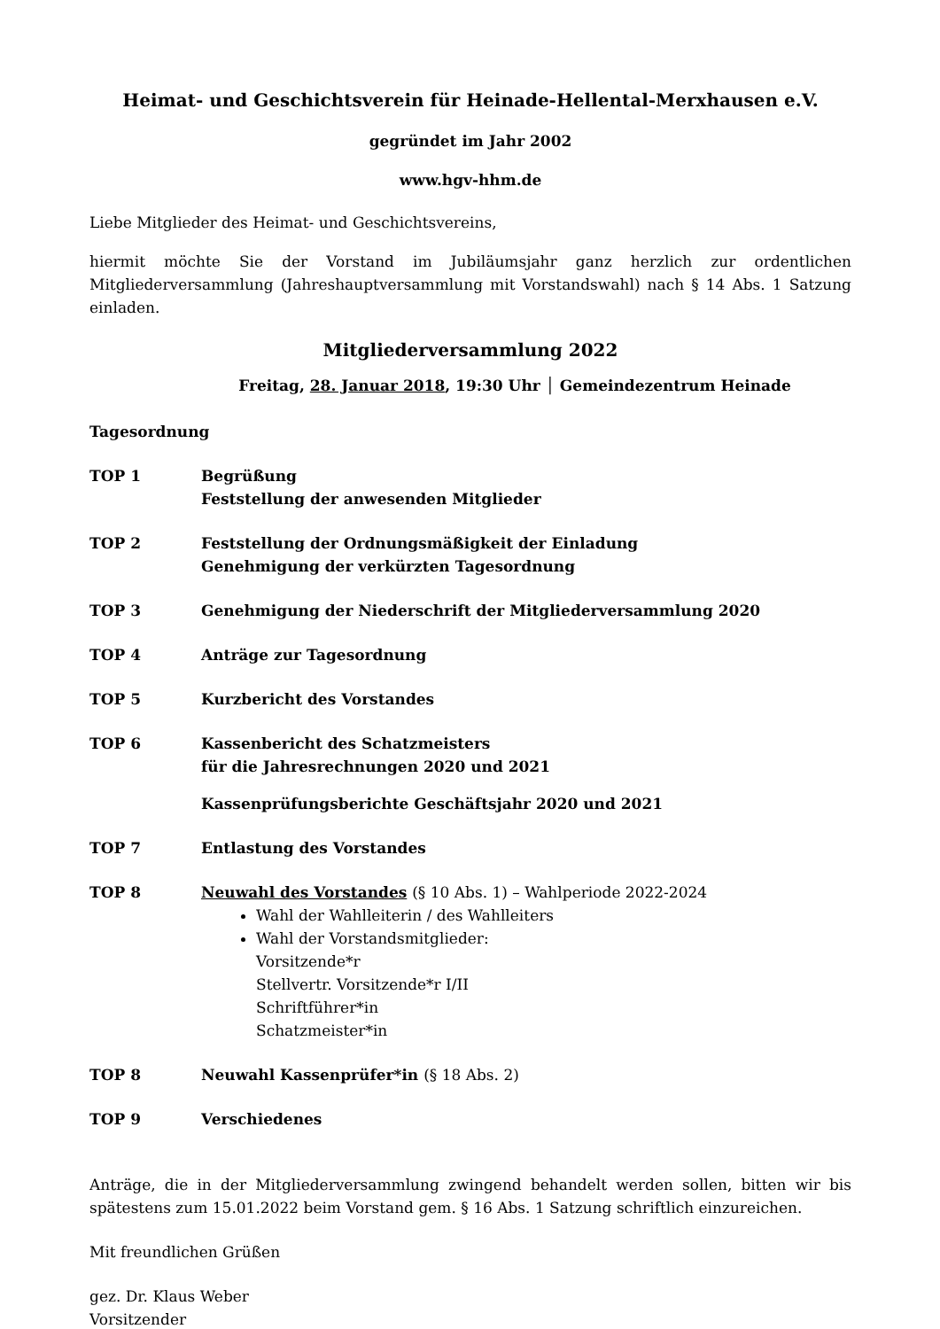Heimat- und Geschichtsverein für Heinade-Hellental-Merxhausen e.V.
gegründet im Jahr 2002
www.hgv-hhm.de
Liebe Mitglieder des Heimat- und Geschichtsvereins,
hiermit möchte Sie der Vorstand im Jubiläumsjahr ganz herzlich zur ordentlichen Mitgliederversammlung (Jahreshauptversammlung mit Vorstandswahl) nach § 14 Abs. 1 Satzung einladen.
Mitgliederversammlung 2022
Freitag, 28. Januar 2018, 19:30 Uhr │ Gemeindezentrum Heinade
Tagesordnung
TOP 1 Begrüßung
Feststellung der anwesenden Mitglieder
TOP 2 Feststellung der Ordnungsmäßigkeit der Einladung
Genehmigung der verkürzten Tagesordnung
TOP 3 Genehmigung der Niederschrift der Mitgliederversammlung 2020
TOP 4 Anträge zur Tagesordnung
TOP 5 Kurzbericht des Vorstandes
TOP 6 Kassenbericht des Schatzmeisters
für die Jahresrechnungen 2020 und 2021
Kassenprüfungsberichte Geschäftsjahr 2020 und 2021
TOP 7 Entlastung des Vorstandes
TOP 8 Neuwahl des Vorstandes (§ 10 Abs. 1) – Wahlperiode 2022-2024
Wahl der Wahlleiterin / des Wahlleiters
Wahl der Vorstandsmitglieder:
Vorsitzende*r
Stellvertr. Vorsitzende*r I/II
Schriftführer*in
Schatzmeister*in
TOP 8 Neuwahl Kassenprüfer*in (§ 18 Abs. 2)
TOP 9 Verschiedenes
Anträge, die in der Mitgliederversammlung zwingend behandelt werden sollen, bitten wir bis spätestens zum 15.01.2022 beim Vorstand gem. § 16 Abs. 1 Satzung schriftlich einzureichen.
Mit freundlichen Grüßen
gez. Dr. Klaus Weber
Vorsitzender